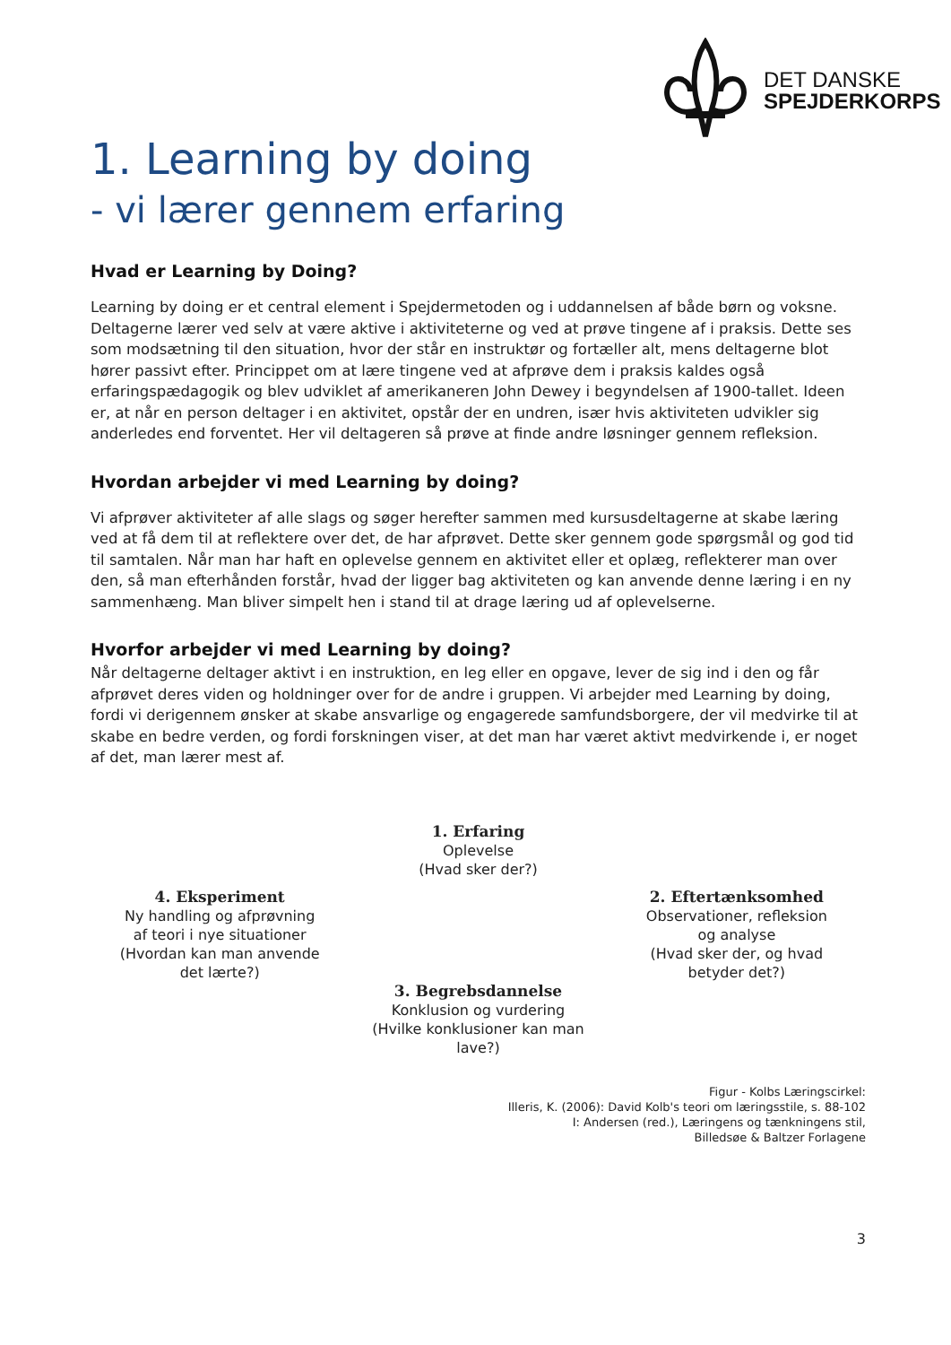DET DANSKE
SPEJDERKORPS
1. Learning by doing
- vi lærer gennem erfaring
Hvad er Learning by Doing?
Learning by doing er et central element i Spejdermetoden og i uddannelsen af både børn og voksne. Deltagerne lærer ved selv at være aktive i aktiviteterne og ved at prøve tingene af i praksis. Dette ses som modsætning til den situation, hvor der står en instruktør og fortæller alt, mens deltagerne blot hører passivt efter. Princippet om at lære tingene ved at afprøve dem i praksis kaldes også erfaringspædagogik og blev udviklet af amerikaneren John Dewey i begyndelsen af 1900-tallet. Ideen er, at når en person deltager i en aktivitet, opstår der en undren, især hvis aktiviteten udvikler sig anderledes end forventet. Her vil deltageren så prøve at finde andre løsninger gennem refleksion.
Hvordan arbejder vi med Learning by doing?
Vi afprøver aktiviteter af alle slags og søger herefter sammen med kursusdeltagerne at skabe læring ved at få dem til at reflektere over det, de har afprøvet. Dette sker gennem gode spørgsmål og god tid til samtalen. Når man har haft en oplevelse gennem en aktivitet eller et oplæg, reflekterer man over den, så man efterhånden forstår, hvad der ligger bag aktiviteten og kan anvende denne læring i en ny sammenhæng. Man bliver simpelt hen i stand til at drage læring ud af oplevelserne.
Hvorfor arbejder vi med Learning by doing?
Når deltagerne deltager aktivt i en instruktion, en leg eller en opgave, lever de sig ind i den og får afprøvet deres viden og holdninger over for de andre i gruppen. Vi arbejder med Learning by doing, fordi vi derigennem ønsker at skabe ansvarlige og engagerede samfundsborgere, der vil medvirke til at skabe en bedre verden, og fordi forskningen viser, at det man har været aktivt medvirkende i, er noget af det, man lærer mest af.
1. Erfaring
Oplevelse
(Hvad sker der?)
4. Eksperiment
Ny handling og afprøvning
af teori i nye situationer
(Hvordan kan man anvende
det lærte?)
2. Eftertænksomhed
Observationer, refleksion
og analyse
(Hvad sker der, og hvad
betyder det?)
3. Begrebsdannelse
Konklusion og vurdering
(Hvilke konklusioner kan man lave?)
Figur - Kolbs Læringscirkel:
Illeris, K. (2006): David Kolb's teori om læringsstile, s. 88-102
I: Andersen (red.), Læringens og tænkningens stil,
Billedsøe & Baltzer Forlagene
3